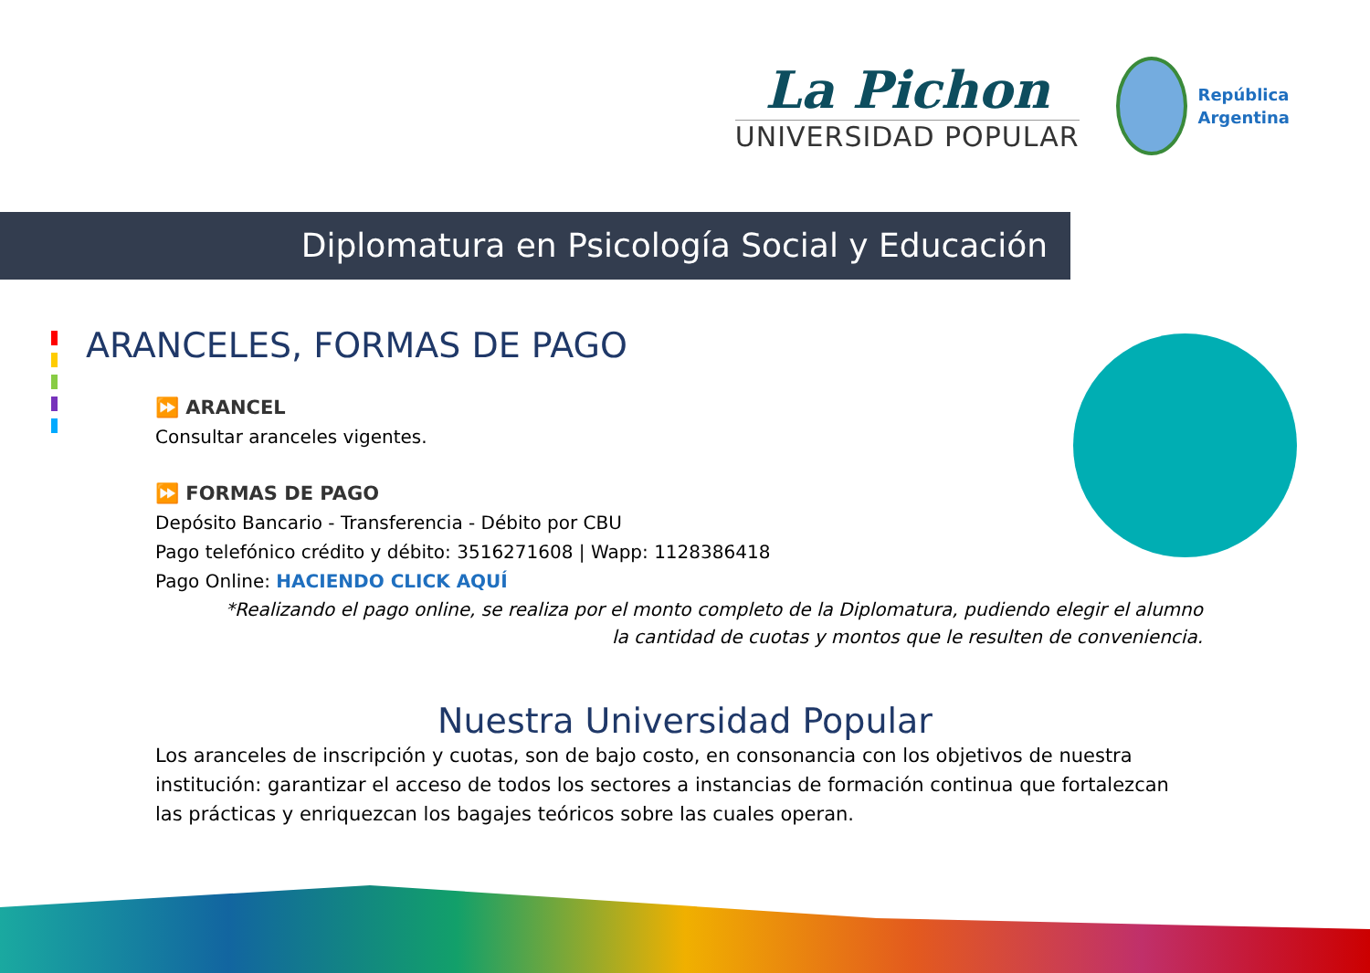La Pichon
UNIVERSIDAD POPULAR
República
Argentina
Diplomatura en Psicología Social y Educación
ARANCELES, FORMAS DE PAGO
⏩ ARANCEL
Consultar aranceles vigentes.
⏩ FORMAS DE PAGO
Depósito Bancario - Transferencia - Débito por CBU
Pago telefónico crédito y débito: 3516271608 | Wapp: 1128386418
Pago Online: HACIENDO CLICK AQUÍ
*Realizando el pago online, se realiza por el monto completo de la Diplomatura, pudiendo elegir el alumno
la cantidad de cuotas y montos que le resulten de conveniencia.
Nuestra Universidad Popular
Los aranceles de inscripción y cuotas, son de bajo costo, en consonancia con los objetivos de nuestra institución: garantizar el acceso de todos los sectores a instancias de formación continua que fortalezcan las prácticas y enriquezcan los bagajes teóricos sobre las cuales operan.